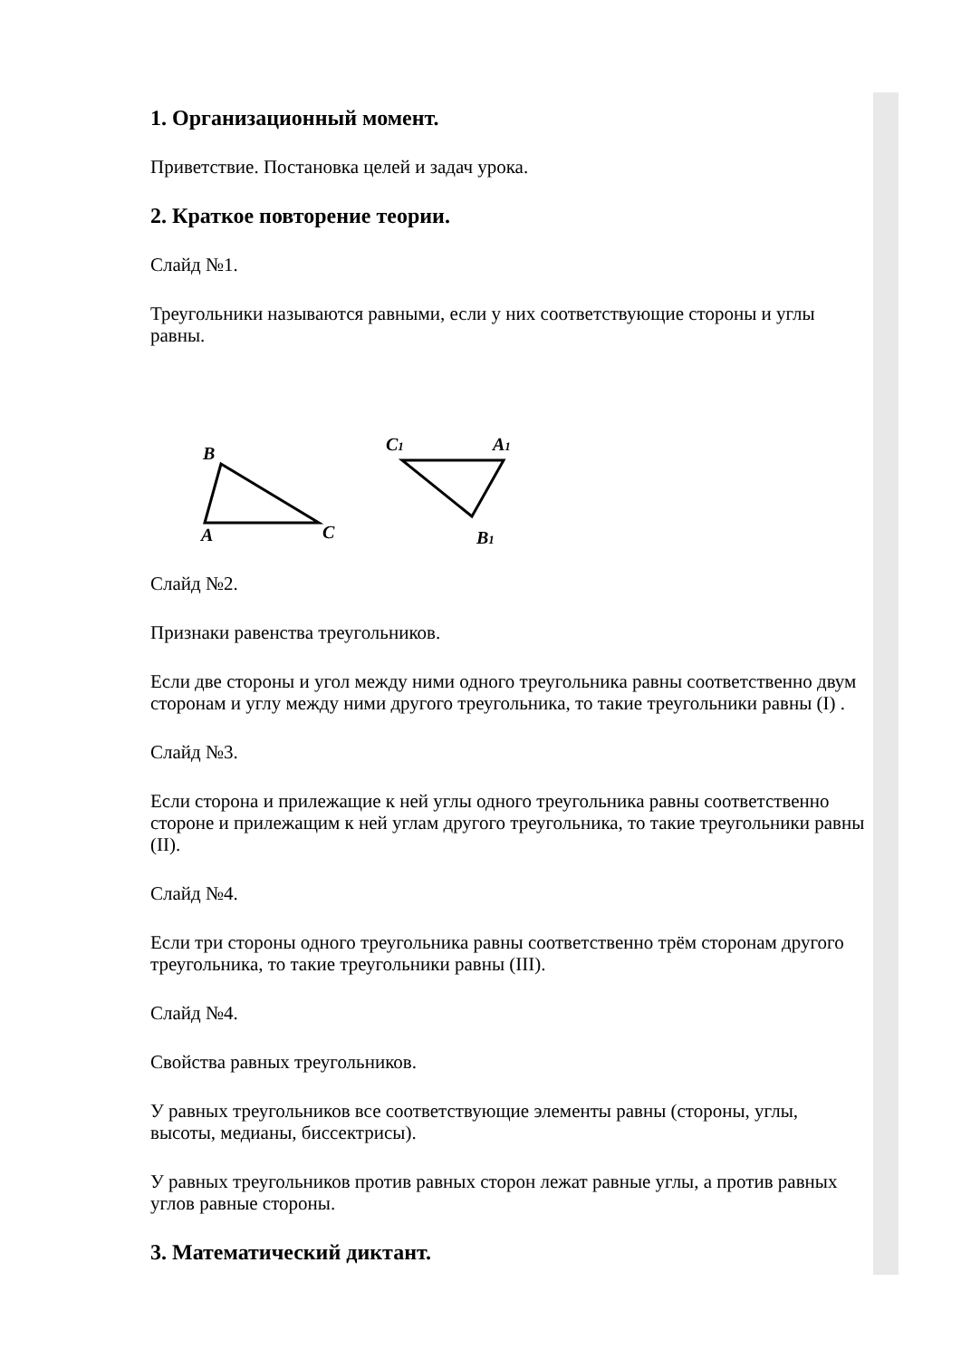1. Организационный момент.
Приветствие. Постановка целей и задач урока.
2. Краткое повторение теории.
Слайд №1.
Треугольники называются равными, если у них соответствующие стороны и углы равны.
B
A
C
C1
A1
B1
Слайд №2.
Признаки равенства треугольников.
Если две стороны и угол между ними одного треугольника равны соответственно двум сторонам и углу между ними другого треугольника, то такие треугольники равны (I) .
Слайд №3.
Если сторона и прилежащие к ней углы одного треугольника равны соответственно стороне и прилежащим к ней углам другого треугольника, то такие треугольники равны (II).
Слайд №4.
Если три стороны одного треугольника равны соответственно трём сторонам другого треугольника, то такие треугольники равны (III).
Слайд №4.
Свойства равных треугольников.
У равных треугольников все соответствующие элементы равны (стороны, углы, высоты, медианы, биссектрисы).
У равных треугольников против равных сторон лежат равные углы, а против равных углов равные стороны.
3. Математический диктант.